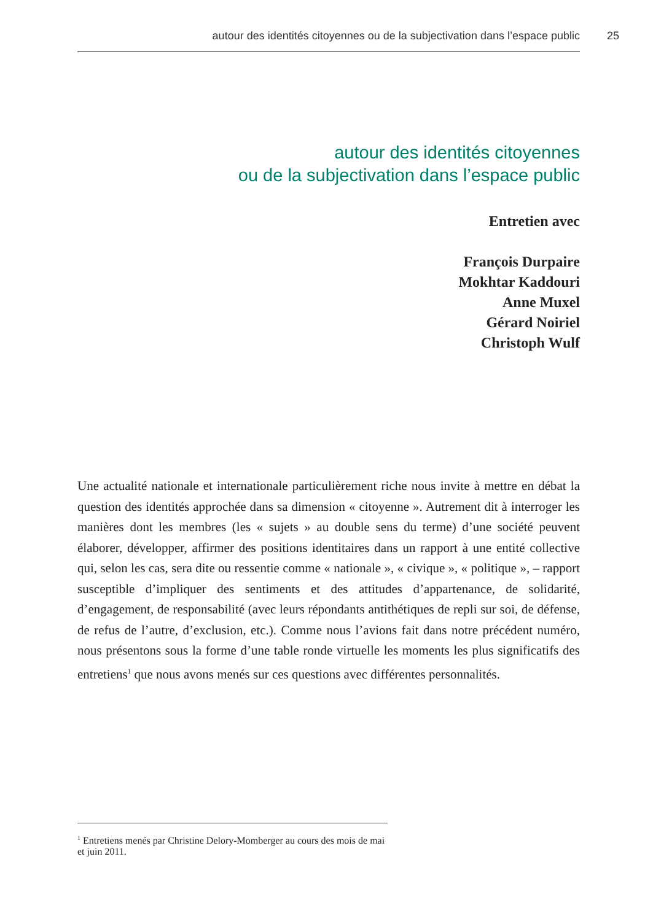autour des identités citoyennes ou de la subjectivation dans l’espace public
25
autour des identités citoyennes
ou de la subjectivation dans l’espace public
Entretien avec
François Durpaire
Mokhtar Kaddouri
Anne Muxel
Gérard Noiriel
Christoph Wulf
Une actualité nationale et internationale particulièrement riche nous invite à mettre en débat la question des identités approchée dans sa dimension « citoyenne ». Autrement dit à interroger les manières dont les membres (les « sujets » au double sens du terme) d’une société peuvent élaborer, développer, affirmer des positions identitaires dans un rapport à une entité collective qui, selon les cas, sera dite ou ressentie comme « nationale », « civique », « politique », – rapport susceptible d’impliquer des sentiments et des attitudes d’appartenance, de solidarité, d’engagement, de responsabilité (avec leurs répondants antithétiques de repli sur soi, de défense, de refus de l’autre, d’exclusion, etc.). Comme nous l’avions fait dans notre précédent numéro, nous présentons sous la forme d’une table ronde virtuelle les moments les plus significatifs des entretiens<sup>1</sup> que nous avons menés sur ces questions avec différentes personnalités.
<sup>1</sup> Entretiens menés par Christine Delory-Momberger au cours des mois de mai et juin 2011.